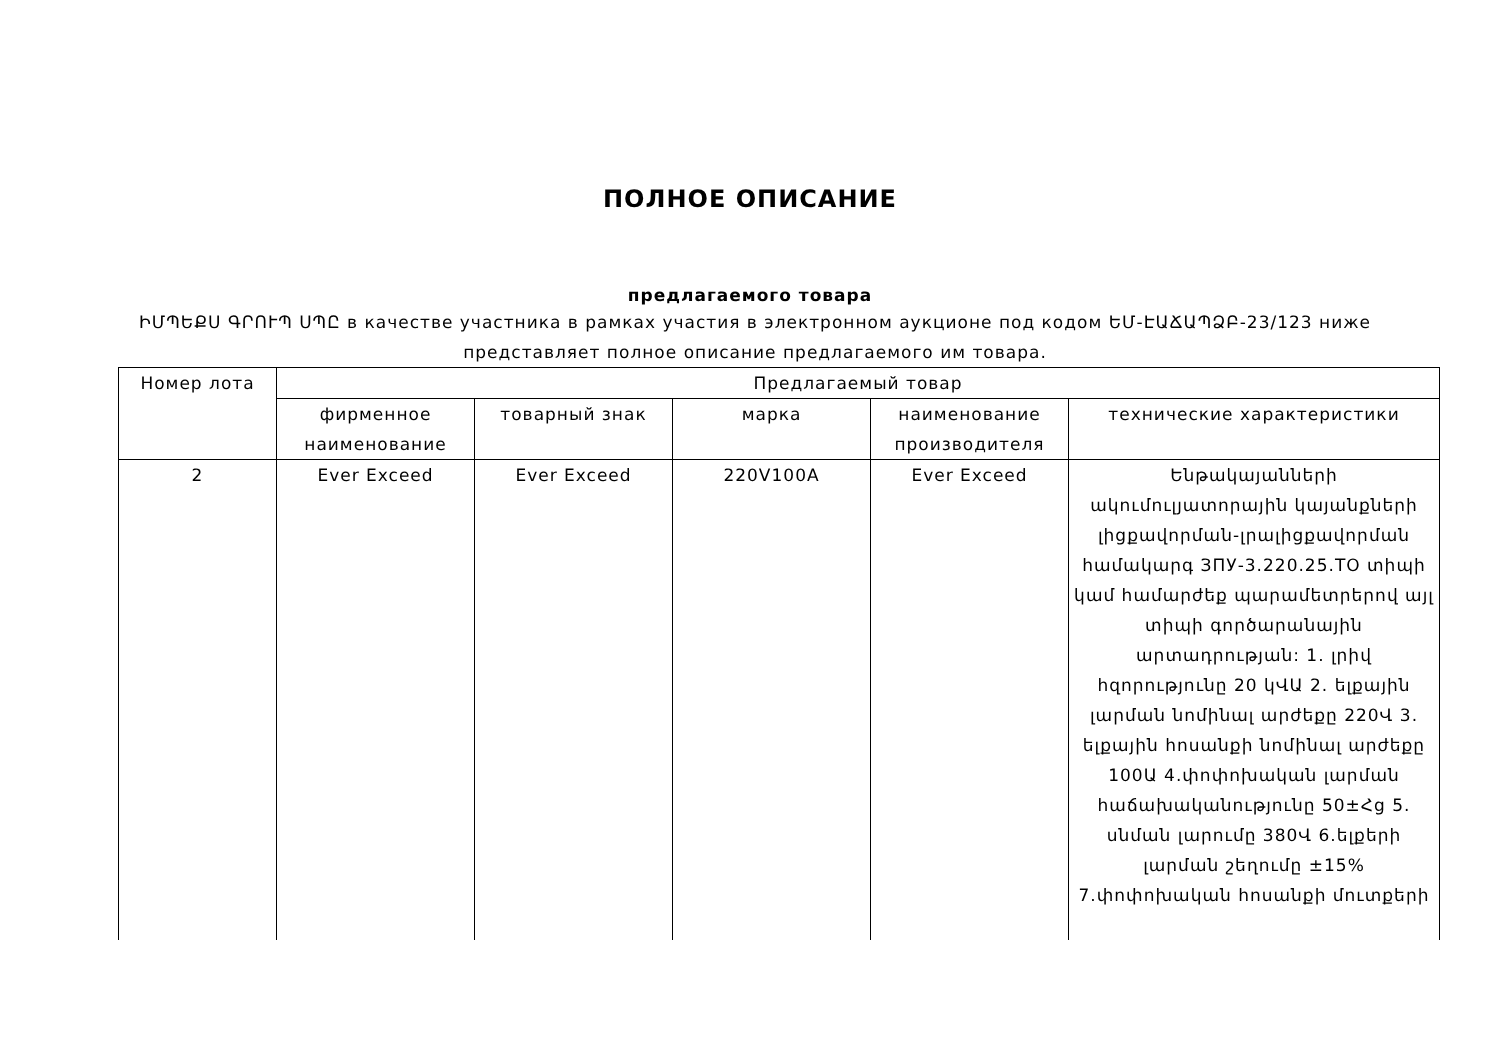ПОЛНОЕ ОПИСАНИЕ
предлагаемого товара
ԻՄՊԵՔՍ ԳՐՈՒՊ ՍՊԸ в качестве участника в рамках участия в электронном аукционе под кодом ԵՄ-ԷԱՃԱՊՁԲ-23/123 ниже представляет полное описание предлагаемого им товара.
| Номер лота | Предлагаемый товар | | | | |
| --- | --- | --- | --- | --- | --- |
| | фирменное наименование | товарный знак | марка | наименование производителя | технические характеристики |
| 2 | Ever Exceed | Ever Exceed | 220V100A | Ever Exceed | Ենթակայանների ակումուլյատորային կայանքների լիցքավորման-լրալիցքավորման համակարգ ЗПУ-3.220.25.ТО տիպի կամ համարժեք պարամետրերով այլ տիպի գործարանային արտադրության: 1. լրիվ հզորությունը 20 կՎԱ 2. ելքային լարման նոմինալ արժեքը 220Վ 3. ելքային հոսանքի նոմինալ արժեքը 100Ա 4.փոփոխական լարման հաճախականությունը 50±Հց 5. սնման լարումը 380Վ 6.ելքերի լարման շեղումը ±15% 7.փոփոխական հոսանքի մուտքերի |